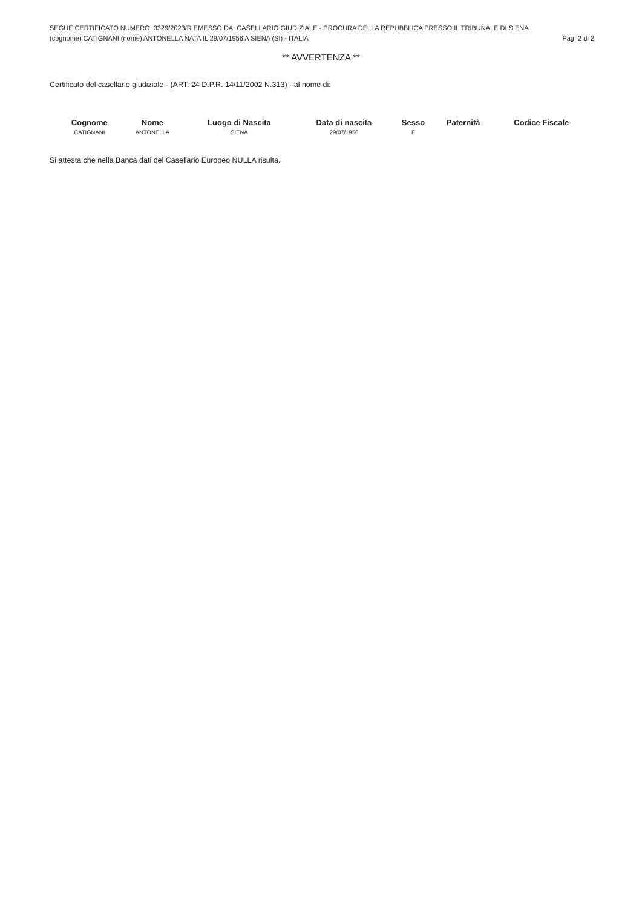SEGUE CERTIFICATO NUMERO: 3329/2023/R EMESSO DA: CASELLARIO GIUDIZIALE - PROCURA DELLA REPUBBLICA PRESSO IL TRIBUNALE DI SIENA
(cognome) CATIGNANI (nome) ANTONELLA NATA IL 29/07/1956 A SIENA (SI) - ITALIA Pag. 2 di 2
** AVVERTENZA **
Certificato del casellario giudiziale - (ART. 24 D.P.R. 14/11/2002 N.313) - al nome di:
| Cognome | Nome | Luogo di Nascita | Data di nascita | Sesso | Paternità | Codice Fiscale |
| --- | --- | --- | --- | --- | --- | --- |
| CATIGNANI | ANTONELLA | SIENA | 29/07/1956 | F | | |
Si attesta che nella Banca dati del Casellario Europeo NULLA risulta.